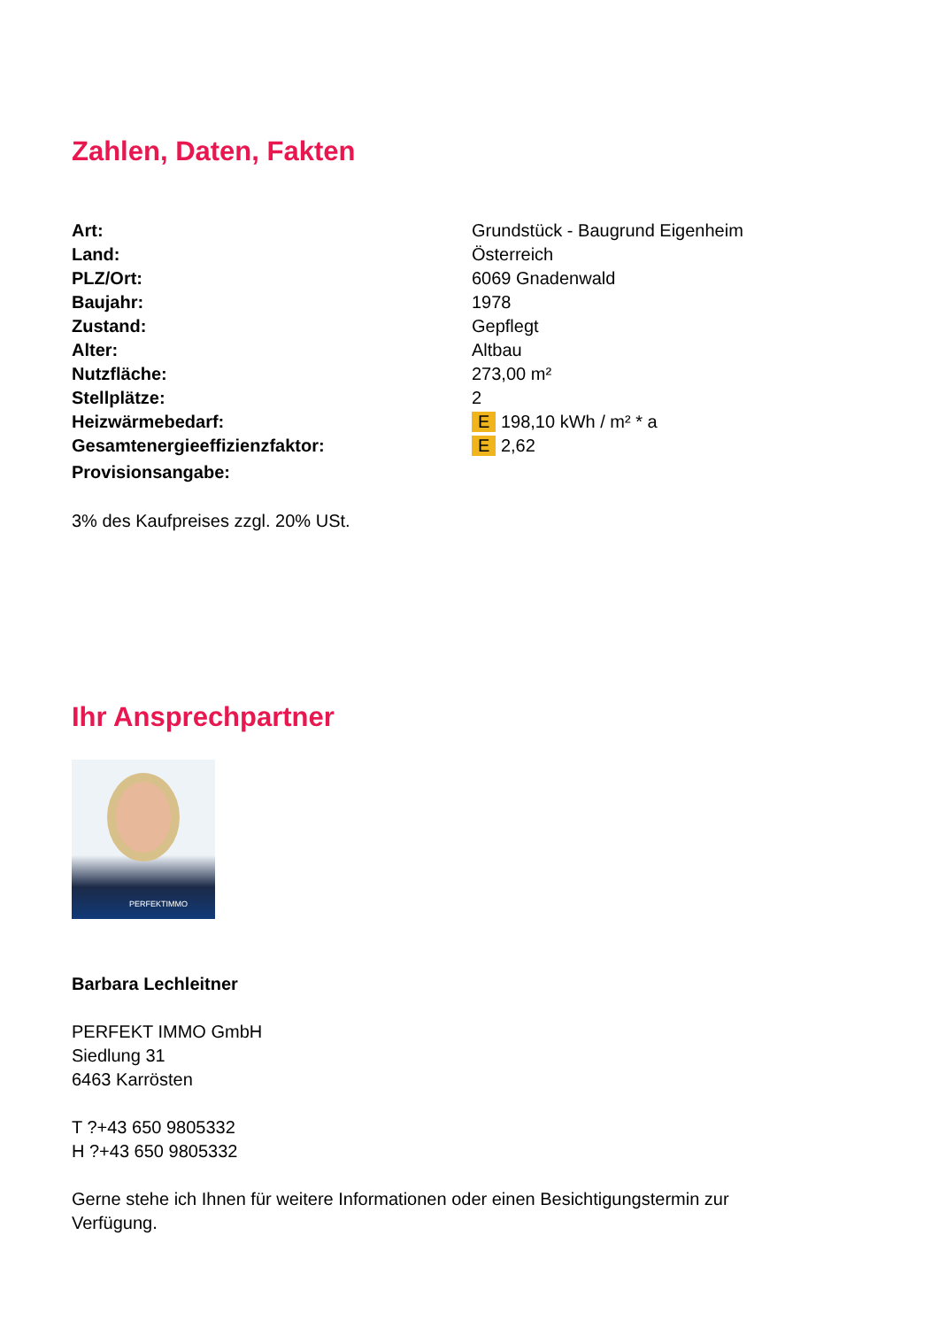Zahlen, Daten, Fakten
| Art: | Grundstück - Baugrund Eigenheim |
| Land: | Österreich |
| PLZ/Ort: | 6069 Gnadenwald |
| Baujahr: | 1978 |
| Zustand: | Gepflegt |
| Alter: | Altbau |
| Nutzfläche: | 273,00 m² |
| Stellplätze: | 2 |
| Heizwärmebedarf: | E 198,10 kWh / m² * a |
| Gesamtenergieeffizienzfaktor: | E 2,62 |
| Provisionsangabe: | |
3% des Kaufpreises zzgl. 20% USt.
Ihr Ansprechpartner
PERFEKTIMMO
Barbara Lechleitner
PERFEKT IMMO GmbH
Siedlung 31
6463 Karrösten
T ?+43 650 9805332
H ?+43 650 9805332
Gerne stehe ich Ihnen für weitere Informationen oder einen Besichtigungstermin zur
Verfügung.